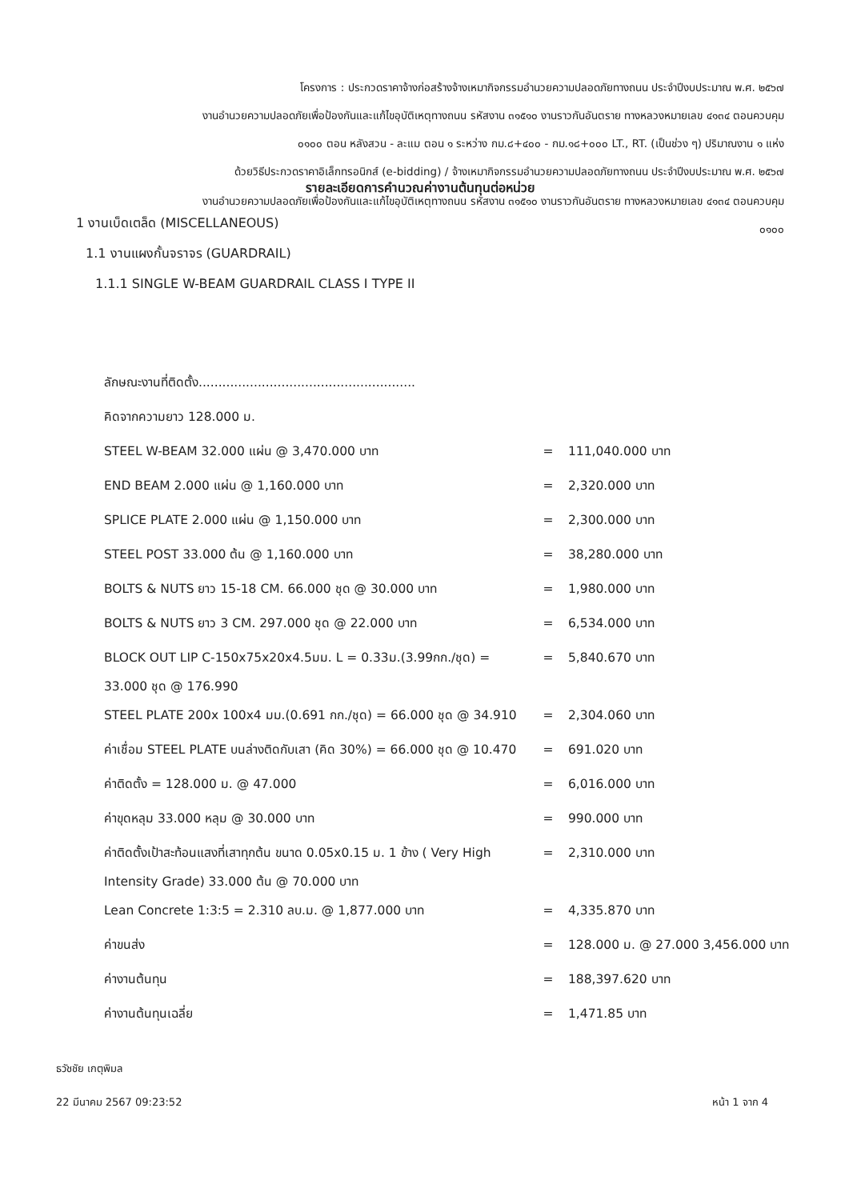โครงการ : ประกวดราคาจ้างก่อสร้างจ้างเหมากิจกรรมอำนวยความปลอดภัยทางถนน ประจำปีงบประมาณ พ.ศ. ๒๕๖๗
งานอำนวยความปลอดภัยเพื่อป้องกันและแก้ไขอุบัติเหตุทางถนน รหัสงาน ๓๑๕๑๐ งานราวกันอันตราย ทางหลวงหมายเลข ๔๑๓๔ ตอนควบคุม
๐๑๐๐ ตอน หลังสวน - ละแม ตอน ๑ ระหว่าง กม.๘+๔๐๐ - กม.๑๘+๐๐๐ LT., RT. (เป็นช่วง ๆ) ปริมาณงาน ๑ แห่ง
ด้วยวิธีประกวดราคาอิเล็กทรอนิกส์ (e-bidding) / จ้างเหมากิจกรรมอำนวยความปลอดภัยทางถนน ประจำปีงบประมาณ พ.ศ. ๒๕๖๗
รายละเอียดการคำนวณค่างานต้นทุนต่อหน่วย
งานอำนวยความปลอดภัยเพื่อป้องกันและแก้ไขอุบัติเหตุทางถนน รหัสงาน ๓๑๕๑๐ งานราวกันอันตราย ทางหลวงหมายเลข ๔๑๓๔ ตอนควบคุม
๐๑๐๐
1 งานเบ็ดเตล็ด (MISCELLANEOUS)
1.1 งานแผงกั้นจราจร (GUARDRAIL)
1.1.1 SINGLE W-BEAM GUARDRAIL CLASS I TYPE II
| ลักษณะงานที่ติดตั้ง....................................................... | | |
| คิดจากความยาว 128.000 ม. | | |
| STEEL W-BEAM 32.000 แผ่น @ 3,470.000 บาท | = | 111,040.000 บาท |
| END BEAM 2.000 แผ่น @ 1,160.000 บาท | = | 2,320.000 บาท |
| SPLICE PLATE 2.000 แผ่น @ 1,150.000 บาท | = | 2,300.000 บาท |
| STEEL POST 33.000 ต้น @ 1,160.000 บาท | = | 38,280.000 บาท |
| BOLTS & NUTS ยาว 15-18 CM. 66.000 ชุด @ 30.000 บาท | = | 1,980.000 บาท |
| BOLTS & NUTS ยาว 3 CM. 297.000 ชุด @ 22.000 บาท | = | 6,534.000 บาท |
| BLOCK OUT LIP C-150x75x20x4.5มม. L = 0.33ม.(3.99กก./ชุด) = 33.000 ชุด @ 176.990 | = | 5,840.670 บาท |
| STEEL PLATE 200x 100x4 มม.(0.691 กก./ชุด) = 66.000 ชุด @ 34.910 | = | 2,304.060 บาท |
| ค่าเชื่อม STEEL PLATE บนล่างติดกับเสา (คิด 30%) = 66.000 ชุด @ 10.470 | = | 691.020 บาท |
| ค่าติดตั้ง = 128.000 ม. @ 47.000 | = | 6,016.000 บาท |
| ค่าขุดหลุม 33.000 หลุม @ 30.000 บาท | = | 990.000 บาท |
| ค่าติดตั้งเป้าสะท้อนแสงที่เสาทุกต้น ขนาด 0.05x0.15 ม. 1 ข้าง ( Very High Intensity Grade) 33.000 ต้น @ 70.000 บาท | = | 2,310.000 บาท |
| Lean Concrete 1:3:5 = 2.310 ลบ.ม. @ 1,877.000 บาท | = | 4,335.870 บาท |
| ค่าขนส่ง | = | 128.000 ม. @ 27.000 3,456.000 บาท |
| ค่างานต้นทุน | = | 188,397.620 บาท |
| ค่างานต้นทุนเฉลี่ย | = | 1,471.85 บาท |
ธวัชชัย เกตุพิมล
22 มีนาคม 2567 09:23:52 หน้า 1 จาก 4